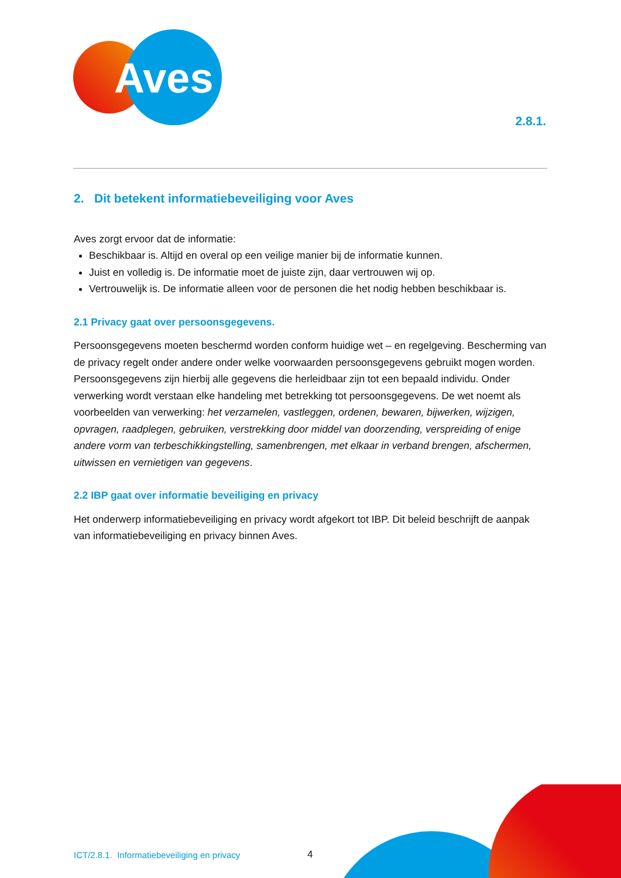Aves
2.8.1.
2. Dit betekent informatiebeveiliging voor Aves
Aves zorgt ervoor dat de informatie:
Beschikbaar is. Altijd en overal op een veilige manier bij de informatie kunnen.
Juist en volledig is. De informatie moet de juiste zijn, daar vertrouwen wij op.
Vertrouwelijk is. De informatie alleen voor de personen die het nodig hebben beschikbaar is.
2.1 Privacy gaat over persoonsgegevens.
Persoonsgegevens moeten beschermd worden conform huidige wet – en regelgeving. Bescherming van de privacy regelt onder andere onder welke voorwaarden persoonsgegevens gebruikt mogen worden. Persoonsgegevens zijn hierbij alle gegevens die herleidbaar zijn tot een bepaald individu. Onder verwerking wordt verstaan elke handeling met betrekking tot persoonsgegevens. De wet noemt als voorbeelden van verwerking: het verzamelen, vastleggen, ordenen, bewaren, bijwerken, wijzigen, opvragen, raadplegen, gebruiken, verstrekking door middel van doorzending, verspreiding of enige andere vorm van terbeschikkingstelling, samenbrengen, met elkaar in verband brengen, afschermen, uitwissen en vernietigen van gegevens.
2.2 IBP gaat over informatie beveiliging en privacy
Het onderwerp informatiebeveiliging en privacy wordt afgekort tot IBP. Dit beleid beschrijft de aanpak van informatiebeveiliging en privacy binnen Aves.
ICT/2.8.1. Informatiebeveiliging en privacy
4